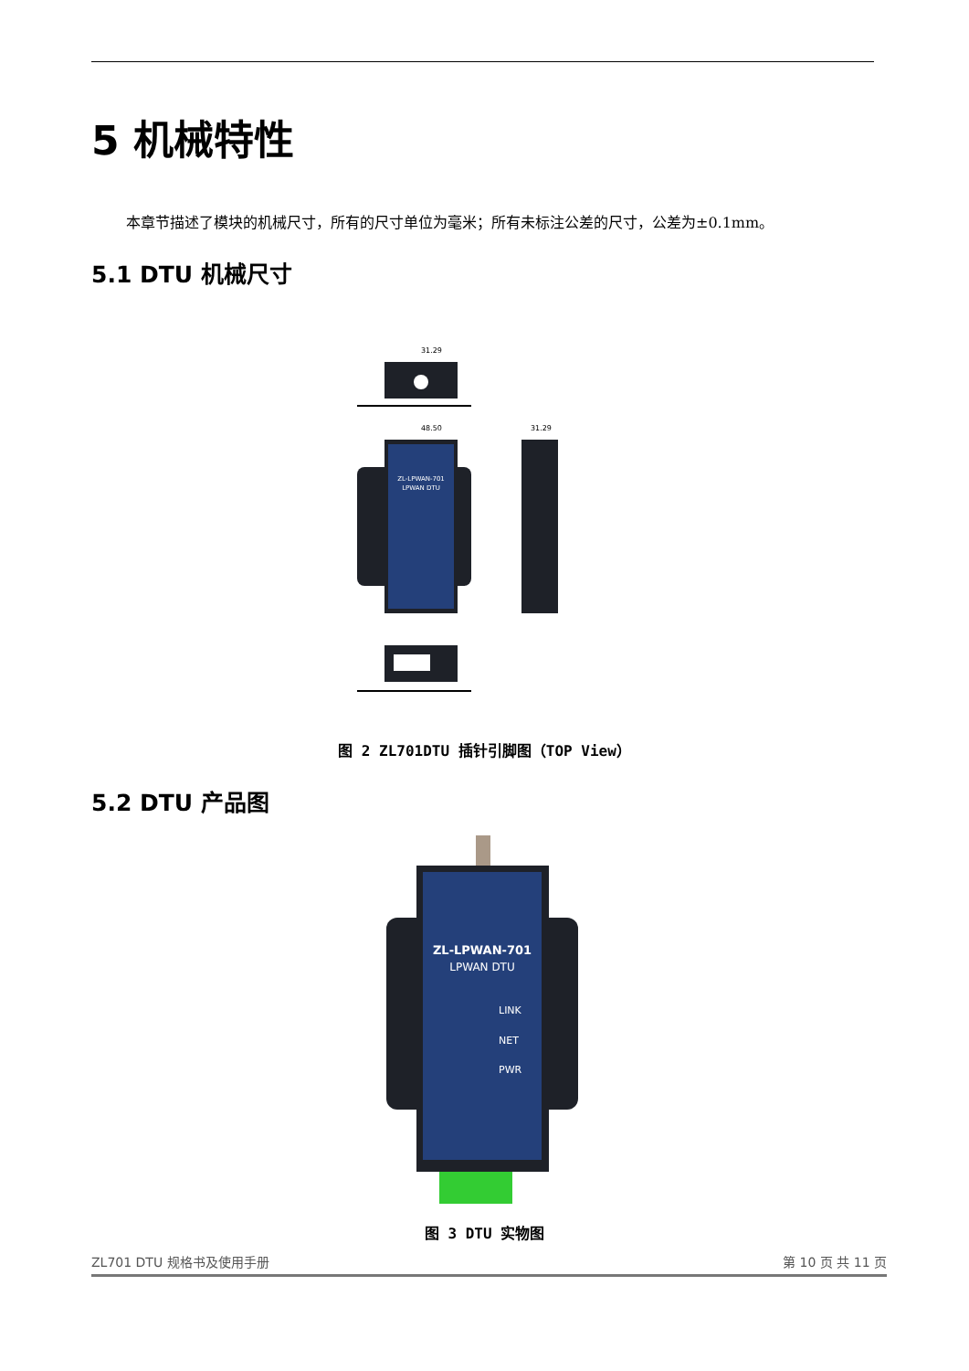5 机械特性
本章节描述了模块的机械尺寸，所有的尺寸单位为毫米；所有未标注公差的尺寸，公差为±0.1mm。
5.1 DTU 机械尺寸
31.29
48.50
ZL-LPWAN-701
LPWAN DTU
31.29
图 2 ZL701DTU 插针引脚图（TOP View）
5.2 DTU 产品图
ZL-LPWAN-701
LPWAN DTU
LINK
NET
PWR
图 3 DTU 实物图
ZL701 DTU 规格书及使用手册 第 10 页 共 11 页